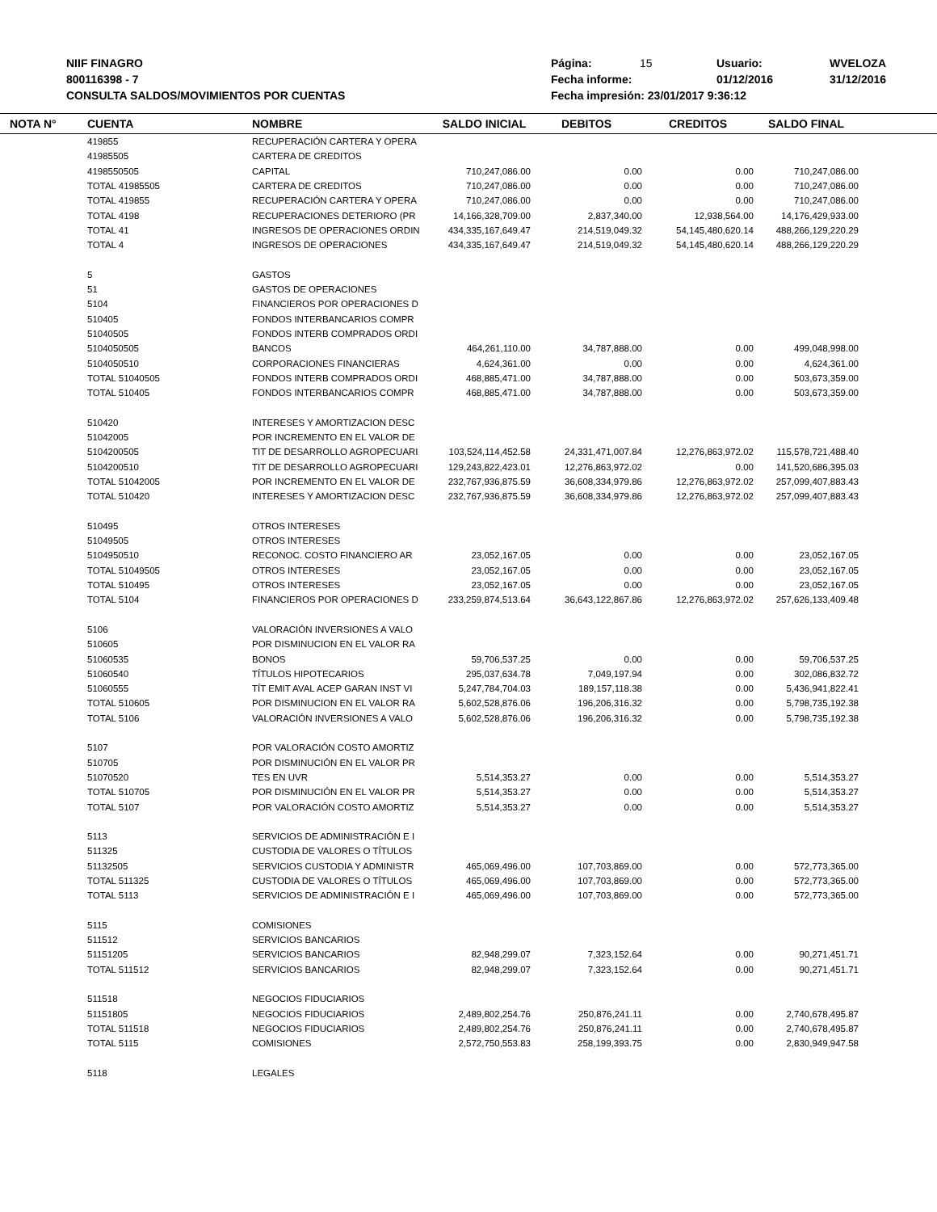NIIF FINAGRO
800116398 - 7
CONSULTA SALDOS/MOVIMIENTOS POR CUENTAS
Página: 15 Usuario: WVELOZA Fecha informe: 01/12/2016 31/12/2016 Fecha impresión: 23/01/2017 9:36:12
| NOTA N° | CUENTA | NOMBRE | SALDO INICIAL | DEBITOS | CREDITOS | SALDO FINAL | |
| --- | --- | --- | --- | --- | --- | --- | --- |
| | 419855 | RECUPERACIÓN CARTERA Y OPERA | | | | | |
| | 41985505 | CARTERA DE CREDITOS | | | | | |
| | 4198550505 | CAPITAL | 710,247,086.00 | 0.00 | 0.00 | 710,247,086.00 | |
| | TOTAL 41985505 | CARTERA DE CREDITOS | 710,247,086.00 | 0.00 | 0.00 | 710,247,086.00 | |
| | TOTAL 419855 | RECUPERACIÓN CARTERA Y OPERA | 710,247,086.00 | 0.00 | 0.00 | 710,247,086.00 | |
| | TOTAL 4198 | RECUPERACIONES DETERIORO (PR | 14,166,328,709.00 | 2,837,340.00 | 12,938,564.00 | 14,176,429,933.00 | |
| | TOTAL 41 | INGRESOS DE OPERACIONES ORDIN | 434,335,167,649.47 | 214,519,049.32 | 54,145,480,620.14 | 488,266,129,220.29 | |
| | TOTAL 4 | INGRESOS DE OPERACIONES | 434,335,167,649.47 | 214,519,049.32 | 54,145,480,620.14 | 488,266,129,220.29 | |
| | 5 | GASTOS | | | | | |
| | 51 | GASTOS DE OPERACIONES | | | | | |
| | 5104 | FINANCIEROS POR OPERACIONES D | | | | | |
| | 510405 | FONDOS INTERBANCARIOS COMPR | | | | | |
| | 51040505 | FONDOS INTERB COMPRADOS ORDI | | | | | |
| | 5104050505 | BANCOS | 464,261,110.00 | 34,787,888.00 | 0.00 | 499,048,998.00 | |
| | 5104050510 | CORPORACIONES FINANCIERAS | 4,624,361.00 | 0.00 | 0.00 | 4,624,361.00 | |
| | TOTAL 51040505 | FONDOS INTERB COMPRADOS ORDI | 468,885,471.00 | 34,787,888.00 | 0.00 | 503,673,359.00 | |
| | TOTAL 510405 | FONDOS INTERBANCARIOS COMPR | 468,885,471.00 | 34,787,888.00 | 0.00 | 503,673,359.00 | |
| | 510420 | INTERESES Y AMORTIZACION DESC | | | | | |
| | 51042005 | POR INCREMENTO EN EL VALOR DE | | | | | |
| | 5104200505 | TIT DE DESARROLLO AGROPECUARI | 103,524,114,452.58 | 24,331,471,007.84 | 12,276,863,972.02 | 115,578,721,488.40 | |
| | 5104200510 | TIT DE DESARROLLO AGROPECUARI | 129,243,822,423.01 | 12,276,863,972.02 | 0.00 | 141,520,686,395.03 | |
| | TOTAL 51042005 | POR INCREMENTO EN EL VALOR DE | 232,767,936,875.59 | 36,608,334,979.86 | 12,276,863,972.02 | 257,099,407,883.43 | |
| | TOTAL 510420 | INTERESES Y AMORTIZACION DESC | 232,767,936,875.59 | 36,608,334,979.86 | 12,276,863,972.02 | 257,099,407,883.43 | |
| | 510495 | OTROS INTERESES | | | | | |
| | 51049505 | OTROS INTERESES | | | | | |
| | 5104950510 | RECONOC. COSTO FINANCIERO AR | 23,052,167.05 | 0.00 | 0.00 | 23,052,167.05 | |
| | TOTAL 51049505 | OTROS INTERESES | 23,052,167.05 | 0.00 | 0.00 | 23,052,167.05 | |
| | TOTAL 510495 | OTROS INTERESES | 23,052,167.05 | 0.00 | 0.00 | 23,052,167.05 | |
| | TOTAL 5104 | FINANCIEROS POR OPERACIONES D | 233,259,874,513.64 | 36,643,122,867.86 | 12,276,863,972.02 | 257,626,133,409.48 | |
| | 5106 | VALORACIÓN INVERSIONES A VALO | | | | | |
| | 510605 | POR DISMINUCION EN EL VALOR RA | | | | | |
| | 51060535 | BONOS | 59,706,537.25 | 0.00 | 0.00 | 59,706,537.25 | |
| | 51060540 | TÍTULOS HIPOTECARIOS | 295,037,634.78 | 7,049,197.94 | 0.00 | 302,086,832.72 | |
| | 51060555 | TÍT EMIT AVAL ACEP GARAN INST VI | 5,247,784,704.03 | 189,157,118.38 | 0.00 | 5,436,941,822.41 | |
| | TOTAL 510605 | POR DISMINUCION EN EL VALOR RA | 5,602,528,876.06 | 196,206,316.32 | 0.00 | 5,798,735,192.38 | |
| | TOTAL 5106 | VALORACIÓN INVERSIONES A VALO | 5,602,528,876.06 | 196,206,316.32 | 0.00 | 5,798,735,192.38 | |
| | 5107 | POR VALORACIÓN COSTO AMORTIZ | | | | | |
| | 510705 | POR DISMINUCIÓN EN EL VALOR PR | | | | | |
| | 51070520 | TES EN UVR | 5,514,353.27 | 0.00 | 0.00 | 5,514,353.27 | |
| | TOTAL 510705 | POR DISMINUCIÓN EN EL VALOR PR | 5,514,353.27 | 0.00 | 0.00 | 5,514,353.27 | |
| | TOTAL 5107 | POR VALORACIÓN COSTO AMORTIZ | 5,514,353.27 | 0.00 | 0.00 | 5,514,353.27 | |
| | 5113 | SERVICIOS DE ADMINISTRACIÓN E I | | | | | |
| | 511325 | CUSTODIA DE VALORES O TÍTULOS | | | | | |
| | 51132505 | SERVICIOS CUSTODIA Y ADMINISTR | 465,069,496.00 | 107,703,869.00 | 0.00 | 572,773,365.00 | |
| | TOTAL 511325 | CUSTODIA DE VALORES O TÍTULOS | 465,069,496.00 | 107,703,869.00 | 0.00 | 572,773,365.00 | |
| | TOTAL 5113 | SERVICIOS DE ADMINISTRACIÓN E I | 465,069,496.00 | 107,703,869.00 | 0.00 | 572,773,365.00 | |
| | 5115 | COMISIONES | | | | | |
| | 511512 | SERVICIOS BANCARIOS | | | | | |
| | 51151205 | SERVICIOS BANCARIOS | 82,948,299.07 | 7,323,152.64 | 0.00 | 90,271,451.71 | |
| | TOTAL 511512 | SERVICIOS BANCARIOS | 82,948,299.07 | 7,323,152.64 | 0.00 | 90,271,451.71 | |
| | 511518 | NEGOCIOS FIDUCIARIOS | | | | | |
| | 51151805 | NEGOCIOS FIDUCIARIOS | 2,489,802,254.76 | 250,876,241.11 | 0.00 | 2,740,678,495.87 | |
| | TOTAL 511518 | NEGOCIOS FIDUCIARIOS | 2,489,802,254.76 | 250,876,241.11 | 0.00 | 2,740,678,495.87 | |
| | TOTAL 5115 | COMISIONES | 2,572,750,553.83 | 258,199,393.75 | 0.00 | 2,830,949,947.58 | |
| | 5118 | LEGALES | | | | | |